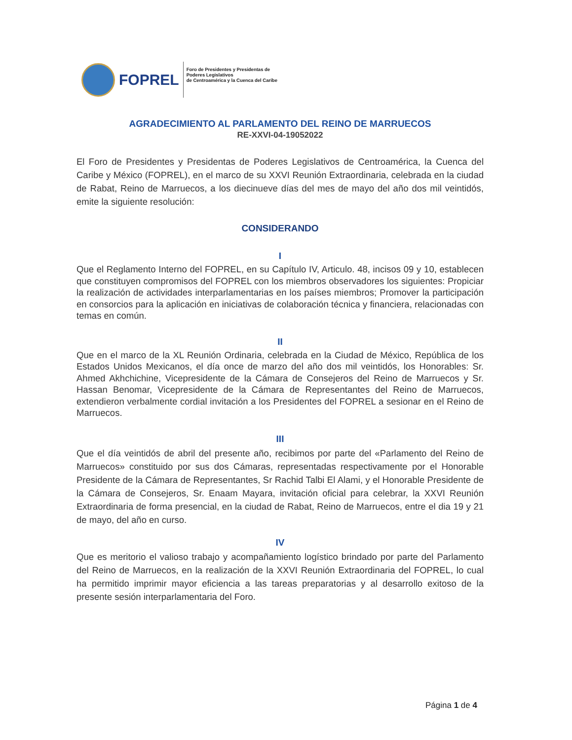FOPREL
Foro de Presidentes y Presidentas de
Poderes Legislativos
de Centroamérica y la Cuenca del Caribe
AGRADECIMIENTO AL PARLAMENTO DEL REINO DE MARRUECOS
RE-XXVI-04-19052022
El Foro de Presidentes y Presidentas de Poderes Legislativos de Centroamérica, la Cuenca del Caribe y México (FOPREL), en el marco de su XXVI Reunión Extraordinaria, celebrada en la ciudad de Rabat, Reino de Marruecos, a los diecinueve días del mes de mayo del año dos mil veintidós, emite la siguiente resolución:
CONSIDERANDO
I
Que el Reglamento Interno del FOPREL, en su Capítulo IV, Articulo. 48, incisos 09 y 10, establecen que constituyen compromisos del FOPREL con los miembros observadores los siguientes: Propiciar la realización de actividades interparlamentarias en los países miembros; Promover la participación en consorcios para la aplicación en iniciativas de colaboración técnica y financiera, relacionadas con temas en común.
II
Que en el marco de la XL Reunión Ordinaria, celebrada en la Ciudad de México, República de los Estados Unidos Mexicanos, el día once de marzo del año dos mil veintidós, los Honorables: Sr. Ahmed Akhchichine, Vicepresidente de la Cámara de Consejeros del Reino de Marruecos y Sr. Hassan Benomar, Vicepresidente de la Cámara de Representantes del Reino de Marruecos, extendieron verbalmente cordial invitación a los Presidentes del FOPREL a sesionar en el Reino de Marruecos.
III
Que el día veintidós de abril del presente año, recibimos por parte del «Parlamento del Reino de Marruecos» constituido por sus dos Cámaras, representadas respectivamente por el Honorable Presidente de la Cámara de Representantes, Sr Rachid Talbi El Alami, y el Honorable Presidente de la Cámara de Consejeros, Sr. Enaam Mayara, invitación oficial para celebrar, la XXVI Reunión Extraordinaria de forma presencial, en la ciudad de Rabat, Reino de Marruecos, entre el dia 19 y 21 de mayo, del año en curso.
IV
Que es meritorio el valioso trabajo y acompañamiento logístico brindado por parte del Parlamento del Reino de Marruecos, en la realización de la XXVI Reunión Extraordinaria del FOPREL, lo cual ha permitido imprimir mayor eficiencia a las tareas preparatorias y al desarrollo exitoso de la presente sesión interparlamentaria del Foro.
Página 1 de 4